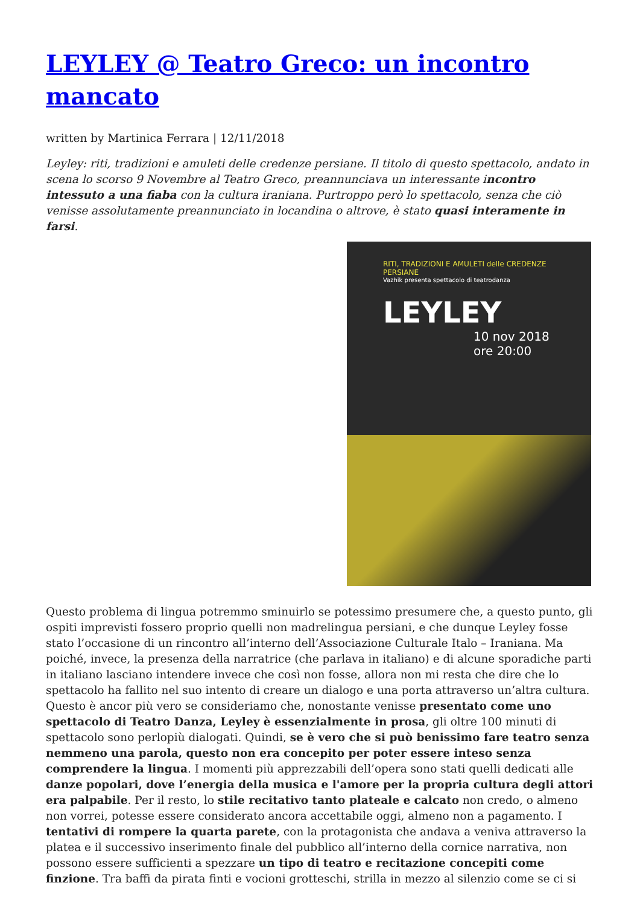LEYLEY @ Teatro Greco: un incontro mancato
written by Martinica Ferrara | 12/11/2018
Leyley: riti, tradizioni e amuleti delle credenze persiane. Il titolo di questo spettacolo, andato in scena lo scorso 9 Novembre al Teatro Greco, preannunciava un interessante incontro intessuto a una fiaba con la cultura iraniana. Purtroppo però lo spettacolo, senza che ciò venisse assolutamente preannunciato in locandina o altrove, è stato quasi interamente in farsi.
RITI, TRADIZIONI E AMULETI delle CREDENZE PERSIANE
Vazhik presenta spettacolo di teatrodanza
LEYLEY
10 nov 2018 ore 20:00
Questo problema di lingua potremmo sminuirlo se potessimo presumere che, a questo punto, gli ospiti imprevisti fossero proprio quelli non madrelingua persiani, e che dunque Leyley fosse stato l’occasione di un rincontro all’interno dell’Associazione Culturale Italo – Iraniana. Ma poiché, invece, la presenza della narratrice (che parlava in italiano) e di alcune sporadiche parti in italiano lasciano intendere invece che così non fosse, allora non mi resta che dire che lo spettacolo ha fallito nel suo intento di creare un dialogo e una porta attraverso un’altra cultura. Questo è ancor più vero se consideriamo che, nonostante venisse presentato come uno spettacolo di Teatro Danza, Leyley è essenzialmente in prosa, gli oltre 100 minuti di spettacolo sono perlopiù dialogati. Quindi, se è vero che si può benissimo fare teatro senza nemmeno una parola, questo non era concepito per poter essere inteso senza comprendere la lingua. I momenti più apprezzabili dell’opera sono stati quelli dedicati alle danze popolari, dove l’energia della musica e l'amore per la propria cultura degli attori era palpabile. Per il resto, lo stile recitativo tanto plateale e calcato non credo, o almeno non vorrei, potesse essere considerato ancora accettabile oggi, almeno non a pagamento. I tentativi di rompere la quarta parete, con la protagonista che andava a veniva attraverso la platea e il successivo inserimento finale del pubblico all’interno della cornice narrativa, non possono essere sufficienti a spezzare un tipo di teatro e recitazione concepiti come finzione. Tra baffi da pirata finti e vocioni grotteschi, strilla in mezzo al silenzio come se ci si